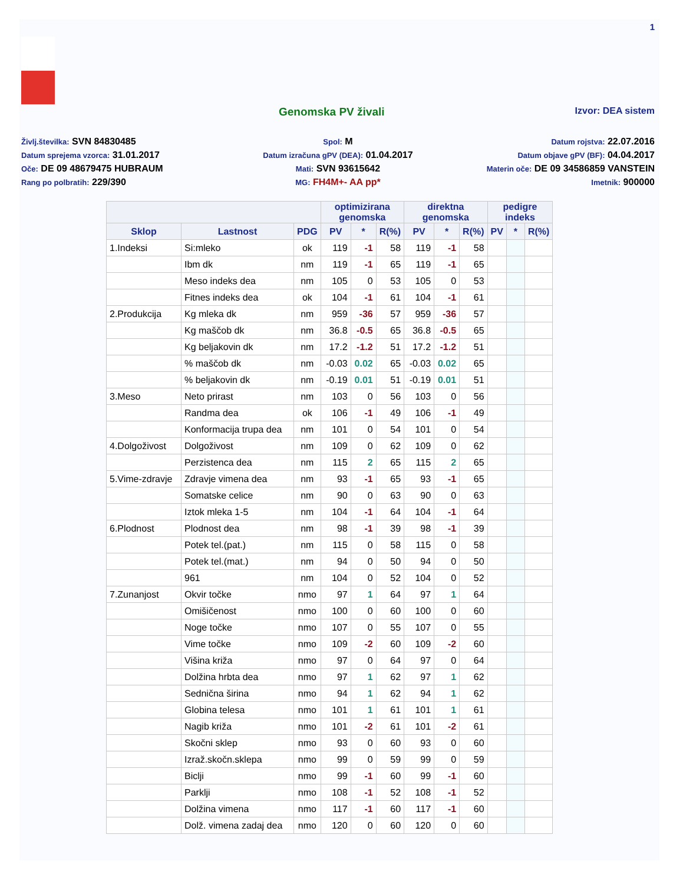1
Genomska PV živali Izvor: DEA sistem
Življ.številka: SVN 84830485
Spol: M
Datum rojstva: 22.07.2016
Datum sprejema vzorca: 31.01.2017
Datum izračuna gPV (DEA): 01.04.2017
Datum objave gPV (BF): 04.04.2017
Oče: DE 09 48679475 HUBRAUM
Mati: SVN 93615642
Materin oče: DE 09 34586859 VANSTEIN
Rang po polbratih: 229/390
MG: FH4M+- AA pp*
Imetnik: 900000
| | | | optimizirana genomska | | | direktna genomska | | | pedigre indeks | | |
| --- | --- | --- | --- | --- | --- | --- | --- | --- | --- | --- | --- |
| Sklop | Lastnost | PDG | PV | * | R(%) | PV | * | R(%) | PV | * | R(%) |
| 1.Indeksi | Si:mleko | ok | 119 | -1 | 58 | 119 | -1 | 58 | | | |
| | Ibm dk | nm | 119 | -1 | 65 | 119 | -1 | 65 | | | |
| | Meso indeks dea | nm | 105 | 0 | 53 | 105 | 0 | 53 | | | |
| | Fitnes indeks dea | ok | 104 | -1 | 61 | 104 | -1 | 61 | | | |
| 2.Produkcija | Kg mleka dk | nm | 959 | -36 | 57 | 959 | -36 | 57 | | | |
| | Kg maščob dk | nm | 36.8 | -0.5 | 65 | 36.8 | -0.5 | 65 | | | |
| | Kg beljakovin dk | nm | 17.2 | -1.2 | 51 | 17.2 | -1.2 | 51 | | | |
| | % maščob dk | nm | -0.03 | 0.02 | 65 | -0.03 | 0.02 | 65 | | | |
| | % beljakovin dk | nm | -0.19 | 0.01 | 51 | -0.19 | 0.01 | 51 | | | |
| 3.Meso | Neto prirast | nm | 103 | 0 | 56 | 103 | 0 | 56 | | | |
| | Randma dea | ok | 106 | -1 | 49 | 106 | -1 | 49 | | | |
| | Konformacija trupa dea | nm | 101 | 0 | 54 | 101 | 0 | 54 | | | |
| 4.Dolgoživost | Dolgoživost | nm | 109 | 0 | 62 | 109 | 0 | 62 | | | |
| | Perzistenca dea | nm | 115 | 2 | 65 | 115 | 2 | 65 | | | |
| 5.Vime-zdravje | Zdravje vimena dea | nm | 93 | -1 | 65 | 93 | -1 | 65 | | | |
| | Somatske celice | nm | 90 | 0 | 63 | 90 | 0 | 63 | | | |
| | Iztok mleka 1-5 | nm | 104 | -1 | 64 | 104 | -1 | 64 | | | |
| 6.Plodnost | Plodnost dea | nm | 98 | -1 | 39 | 98 | -1 | 39 | | | |
| | Potek tel.(pat.) | nm | 115 | 0 | 58 | 115 | 0 | 58 | | | |
| | Potek tel.(mat.) | nm | 94 | 0 | 50 | 94 | 0 | 50 | | | |
| | 961 | nm | 104 | 0 | 52 | 104 | 0 | 52 | | | |
| 7.Zunanjost | Okvir točke | nmo | 97 | 1 | 64 | 97 | 1 | 64 | | | |
| | Omišičenost | nmo | 100 | 0 | 60 | 100 | 0 | 60 | | | |
| | Noge točke | nmo | 107 | 0 | 55 | 107 | 0 | 55 | | | |
| | Vime točke | nmo | 109 | -2 | 60 | 109 | -2 | 60 | | | |
| | Višina križa | nmo | 97 | 0 | 64 | 97 | 0 | 64 | | | |
| | Dolžina hrbta dea | nmo | 97 | 1 | 62 | 97 | 1 | 62 | | | |
| | Sednična širina | nmo | 94 | 1 | 62 | 94 | 1 | 62 | | | |
| | Globina telesa | nmo | 101 | 1 | 61 | 101 | 1 | 61 | | | |
| | Nagib križa | nmo | 101 | -2 | 61 | 101 | -2 | 61 | | | |
| | Skočni sklep | nmo | 93 | 0 | 60 | 93 | 0 | 60 | | | |
| | Izraž.skočn.sklepa | nmo | 99 | 0 | 59 | 99 | 0 | 59 | | | |
| | Biclji | nmo | 99 | -1 | 60 | 99 | -1 | 60 | | | |
| | Parklji | nmo | 108 | -1 | 52 | 108 | -1 | 52 | | | |
| | Dolžina vimena | nmo | 117 | -1 | 60 | 117 | -1 | 60 | | | |
| | Dolž. vimena zadaj dea | nmo | 120 | 0 | 60 | 120 | 0 | 60 | | | |